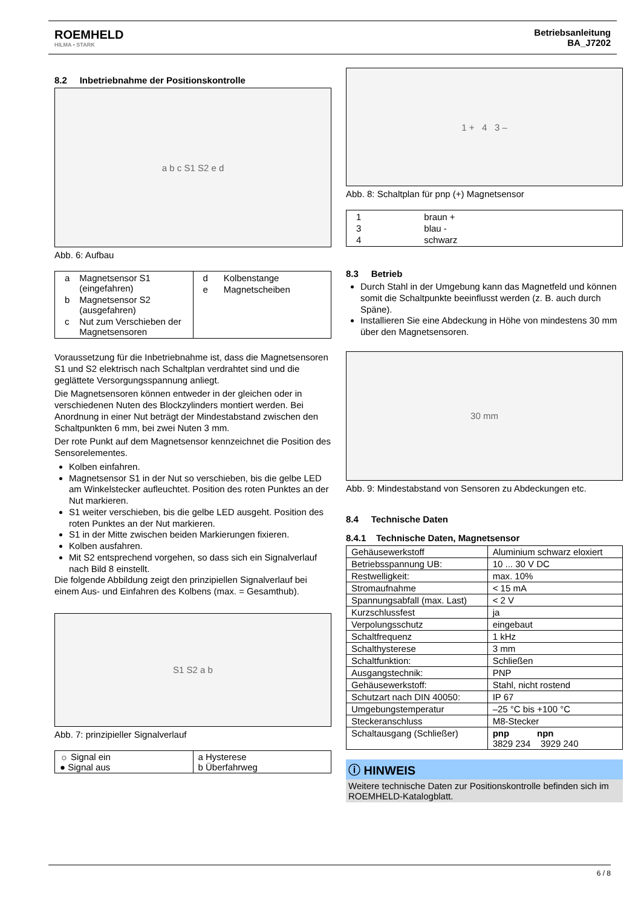ROEMHELD
HILMA ▪ STARK
Betriebsanleitung
BA_J7202
8.2 Inbetriebnahme der Positionskontrolle
a b c S1 S2 e d
Abb. 6: Aufbau
| / a / Magnetsensor S1 (eingefahren) / / b / Magnetsensor S2 (ausgefahren) / / c / Nut zum Verschieben der Magnetsensoren / | / d / Kolbenstange / / e / Magnetscheiben / |
Voraussetzung für die Inbetriebnahme ist, dass die Magnetsensoren S1 und S2 elektrisch nach Schaltplan verdrahtet sind und die geglättete Versorgungsspannung anliegt.
Die Magnetsensoren können entweder in der gleichen oder in verschiedenen Nuten des Blockzylinders montiert werden. Bei Anordnung in einer Nut beträgt der Mindestabstand zwischen den Schaltpunkten 6 mm, bei zwei Nuten 3 mm.
Der rote Punkt auf dem Magnetsensor kennzeichnet die Position des Sensorelementes.
Kolben einfahren.
Magnetsensor S1 in der Nut so verschieben, bis die gelbe LED am Winkelstecker aufleuchtet. Position des roten Punktes an der Nut markieren.
S1 weiter verschieben, bis die gelbe LED ausgeht. Position des roten Punktes an der Nut markieren.
S1 in der Mitte zwischen beiden Markierungen fixieren.
Kolben ausfahren.
Mit S2 entsprechend vorgehen, so dass sich ein Signalverlauf nach Bild 8 einstellt.
Die folgende Abbildung zeigt den prinzipiellen Signalverlauf bei einem Aus- und Einfahren des Kolbens (max. = Gesamthub).
S1 S2 a b
Abb. 7: prinzipieller Signalverlauf
| ☼ Signal ein ● Signal aus | a Hysterese b Überfahrweg |
1 + 4 3 –
Abb. 8: Schaltplan für pnp (+) Magnetsensor
| / 1 / braun + / / 3 / blau - / / 4 / schwarz / |
8.3 Betrieb
Durch Stahl in der Umgebung kann das Magnetfeld und können somit die Schaltpunkte beeinflusst werden (z. B. auch durch Späne).
Installieren Sie eine Abdeckung in Höhe von mindestens 30 mm über den Magnetsensoren.
30 mm
Abb. 9: Mindestabstand von Sensoren zu Abdeckungen etc.
8.4 Technische Daten
8.4.1 Technische Daten, Magnetsensor
| Gehäusewerkstoff | Aluminium schwarz eloxiert |
| Betriebsspannung UB: | 10 ... 30 V DC |
| Restwelligkeit: | max. 10% |
| Stromaufnahme | < 15 mA |
| Spannungsabfall (max. Last) | < 2 V |
| Kurzschlussfest | ja |
| Verpolungsschutz | eingebaut |
| Schaltfrequenz | 1 kHz |
| Schalthysterese | 3 mm |
| Schaltfunktion: | Schließen |
| Ausgangstechnik: | PNP |
| Gehäusewerkstoff: | Stahl, nicht rostend |
| Schutzart nach DIN 40050: | IP 67 |
| Umgebungstemperatur | –25 °C bis +100 °C |
| Steckeranschluss | M8-Stecker |
| Schaltausgang (Schließer) | pnp npn 3829 234 3929 240 |
ⓘ HINWEIS
Weitere technische Daten zur Positionskontrolle befinden sich im ROEMHELD-Katalogblatt.
6 / 8